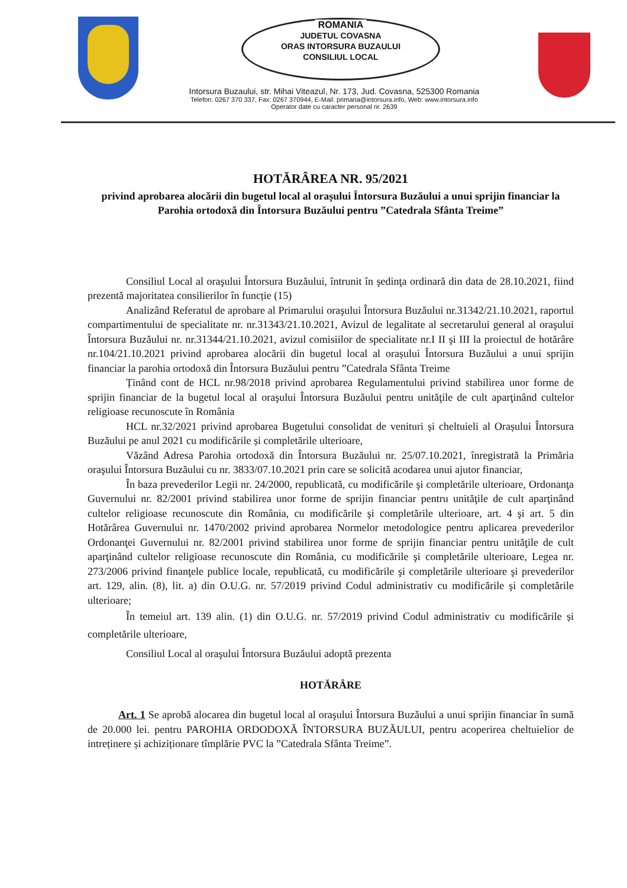ROMANIA
JUDETUL COVASNA
ORAS INTORSURA BUZAULUI
CONSILIUL LOCAL
Intorsura Buzaului, str. Mihai Viteazul, Nr. 173, Jud. Covasna, 525300 Romania
Telefon: 0267 370 337, Fax: 0267 370944, E-Mail: primaria@intorsura.info, Web: www.intorsura.info
Operator date cu caracter personal nr. 2639
HOTĂRÂREA NR. 95/2021
privind aprobarea alocării din bugetul local al orașului Întorsura Buzăului a unui sprijin financiar la Parohia ortodoxă din Întorsura Buzăului pentru ”Catedrala Sfânta Treime”
Consiliul Local al oraşului Întorsura Buzăului, întrunit în şedinţa ordinară din data de 28.10.2021, fiind prezentă majoritatea consilierilor în funcție (15)
Analizând Referatul de aprobare al Primarului oraşului Întorsura Buzăului nr.31342/21.10.2021, raportul compartimentului de specialitate nr. nr.31343/21.10.2021, Avizul de legalitate al secretarului general al oraşului Întorsura Buzăului nr. nr.31344/21.10.2021, avizul comisiilor de specialitate nr.I II şi III la proiectul de hotărâre nr.104/21.10.2021 privind aprobarea alocării din bugetul local al orașului Întorsura Buzăului a unui sprijin financiar la parohia ortodoxă din Întorsura Buzăului pentru ”Catedrala Sfânta Treime
Ținând cont de HCL nr.98/2018 privind aprobarea Regulamentului privind stabilirea unor forme de sprijin financiar de la bugetul local al oraşului Întorsura Buzăului pentru unităţile de cult aparţinând cultelor religioase recunoscute în România
HCL nr.32/2021 privind aprobarea Bugetului consolidat de venituri și cheltuieli al Orașului Întorsura Buzăului pe anul 2021 cu modificările și completările ulterioare,
Văzând Adresa Parohia ortodoxă din Întorsura Buzăului nr. 25/07.10.2021, înregistrată la Primăria oraşului Întorsura Buzăului cu nr. 3833/07.10.2021 prin care se solicită acodarea unui ajutor financiar,
În baza prevederilor Legii nr. 24/2000, republicată, cu modificările şi completările ulterioare, Ordonanţa Guvernului nr. 82/2001 privind stabilirea unor forme de sprijin financiar pentru unităţile de cult aparţinând cultelor religioase recunoscute din România, cu modificările şi completările ulterioare, art. 4 şi art. 5 din Hotărârea Guvernului nr. 1470/2002 privind aprobarea Normelor metodologice pentru aplicarea prevederilor Ordonanţei Guvernului nr. 82/2001 privind stabilirea unor forme de sprijin financiar pentru unităţile de cult aparţinând cultelor religioase recunoscute din România, cu modificările şi completările ulterioare, Legea nr. 273/2006 privind finanţele publice locale, republicată, cu modificările şi completările ulterioare şi prevederilor art. 129, alin. (8), lit. a) din O.U.G. nr. 57/2019 privind Codul administrativ cu modificările şi completările ulterioare;
În temeiul art. 139 alin. (1) din O.U.G. nr. 57/2019 privind Codul administrativ cu modificările și completările ulterioare,
Consiliul Local al oraşului Întorsura Buzăului adoptă prezenta
HOTĂRÂRE
Art. 1 Se aprobă alocarea din bugetul local al oraşului Întorsura Buzăului a unui sprijin financiar în sumă de 20.000 lei. pentru PAROHIA ORDODOXĂ ÎNTORSURA BUZĂULUI, pentru acoperirea cheltuielior de intreținere și achiziționare tîmplărie PVC la ”Catedrala Sfânta Treime”.